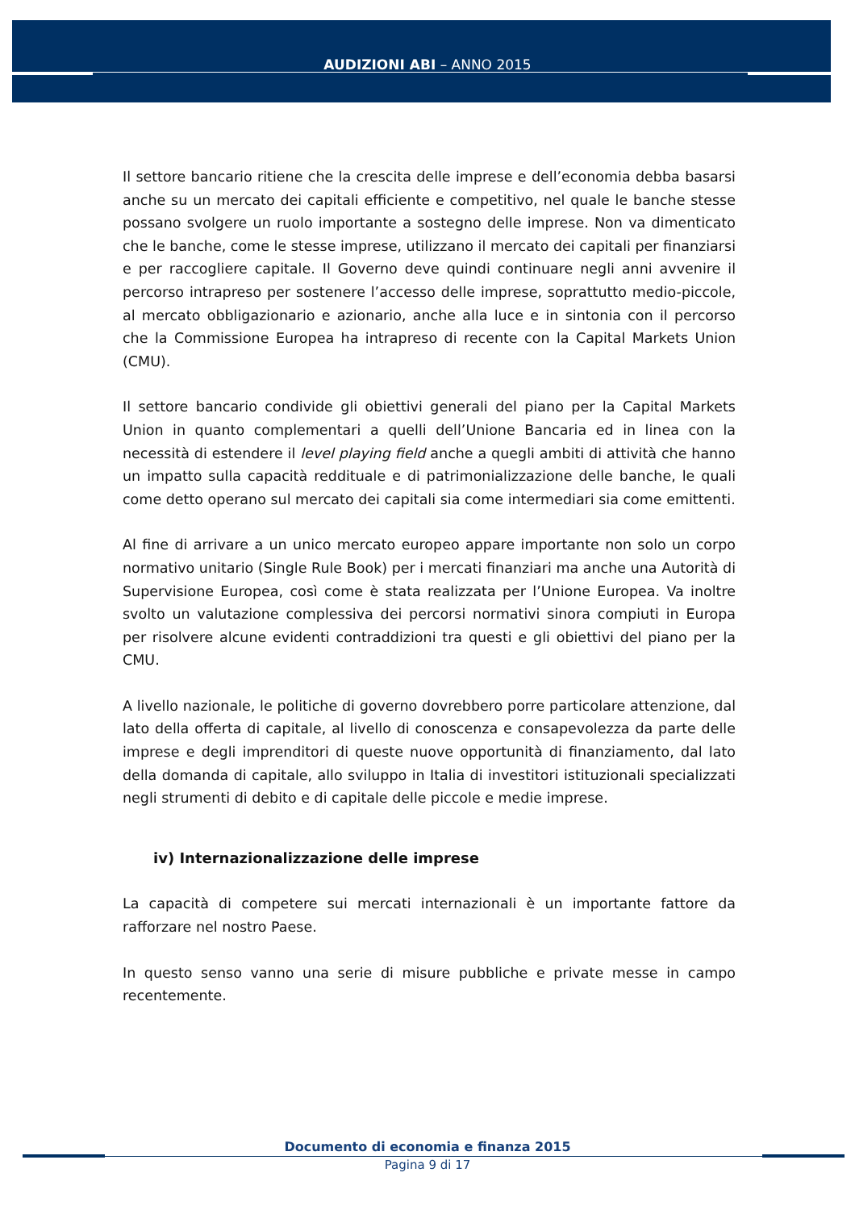AUDIZIONI ABI – ANNO 2015
Il settore bancario ritiene che la crescita delle imprese e dell’economia debba basarsi anche su un mercato dei capitali efficiente e competitivo, nel quale le banche stesse possano svolgere un ruolo importante a sostegno delle imprese. Non va dimenticato che le banche, come le stesse imprese, utilizzano il mercato dei capitali per finanziarsi e per raccogliere capitale. Il Governo deve quindi continuare negli anni avvenire il percorso intrapreso per sostenere l’accesso delle imprese, soprattutto medio-piccole, al mercato obbligazionario e azionario, anche alla luce e in sintonia con il percorso che la Commissione Europea ha intrapreso di recente con la Capital Markets Union (CMU).
Il settore bancario condivide gli obiettivi generali del piano per la Capital Markets Union in quanto complementari a quelli dell’Unione Bancaria ed in linea con la necessità di estendere il level playing field anche a quegli ambiti di attività che hanno un impatto sulla capacità reddituale e di patrimonializzazione delle banche, le quali come detto operano sul mercato dei capitali sia come intermediari sia come emittenti.
Al fine di arrivare a un unico mercato europeo appare importante non solo un corpo normativo unitario (Single Rule Book) per i mercati finanziari ma anche una Autorità di Supervisione Europea, così come è stata realizzata per l’Unione Europea. Va inoltre svolto un valutazione complessiva dei percorsi normativi sinora compiuti in Europa per risolvere alcune evidenti contraddizioni tra questi e gli obiettivi del piano per la CMU.
A livello nazionale, le politiche di governo dovrebbero porre particolare attenzione, dal lato della offerta di capitale, al livello di conoscenza e consapevolezza da parte delle imprese e degli imprenditori di queste nuove opportunità di finanziamento, dal lato della domanda di capitale, allo sviluppo in Italia di investitori istituzionali specializzati negli strumenti di debito e di capitale delle piccole e medie imprese.
iv) Internazionalizzazione delle imprese
La capacità di competere sui mercati internazionali è un importante fattore da rafforzare nel nostro Paese.
In questo senso vanno una serie di misure pubbliche e private messe in campo recentemente.
Documento di economia e finanza 2015
Pagina 9 di 17